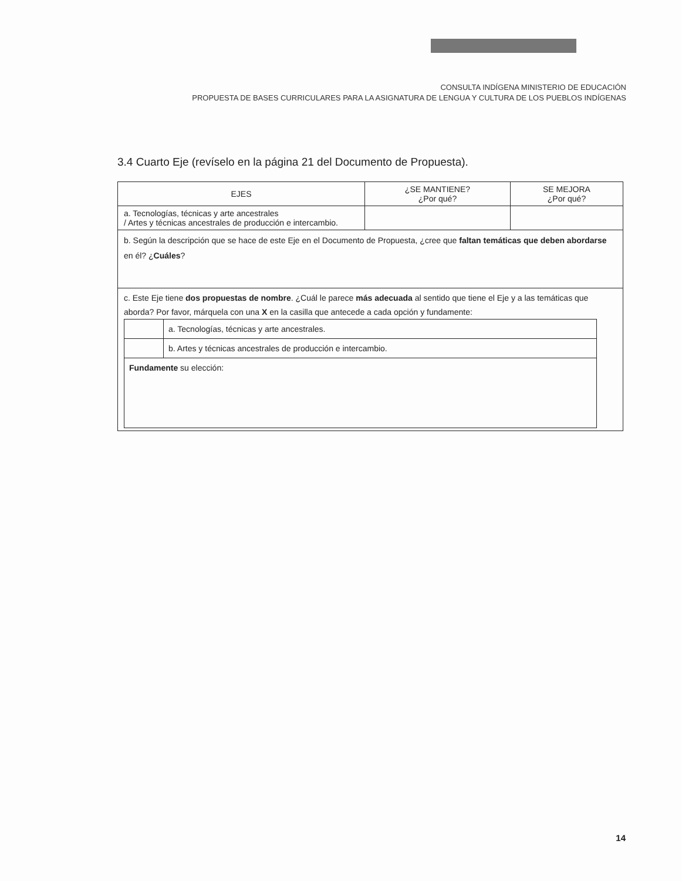CONSULTA INDÍGENA MINISTERIO DE EDUCACIÓN
PROPUESTA DE BASES CURRICULARES PARA LA ASIGNATURA DE LENGUA Y CULTURA DE LOS PUEBLOS INDÍGENAS
3.4 Cuarto Eje (revíselo en la página 21 del Documento de Propuesta).
| EJES | ¿SE MANTIENE? ¿Por qué? | SE MEJORA ¿Por qué? |
| --- | --- | --- |
| a. Tecnologías, técnicas y arte ancestrales / Artes y técnicas ancestrales de producción e intercambio. | | |
| b. Según la descripción que se hace de este Eje en el Documento de Propuesta, ¿cree que faltan temáticas que deben abordarse en él? ¿ Cuáles ? | | |
| c. Este Eje tiene dos propuestas de nombre . ¿Cuál le parece más adecuada al sentido que tiene el Eje y a las temáticas que aborda? Por favor, márquela con una X en la casilla que antecede a cada opción y fundamente: / / a. Tecnologías, técnicas y arte ancestrales. / / / b. Artes y técnicas ancestrales de producción e intercambio. / / Fundamente su elección: / / | | |
14